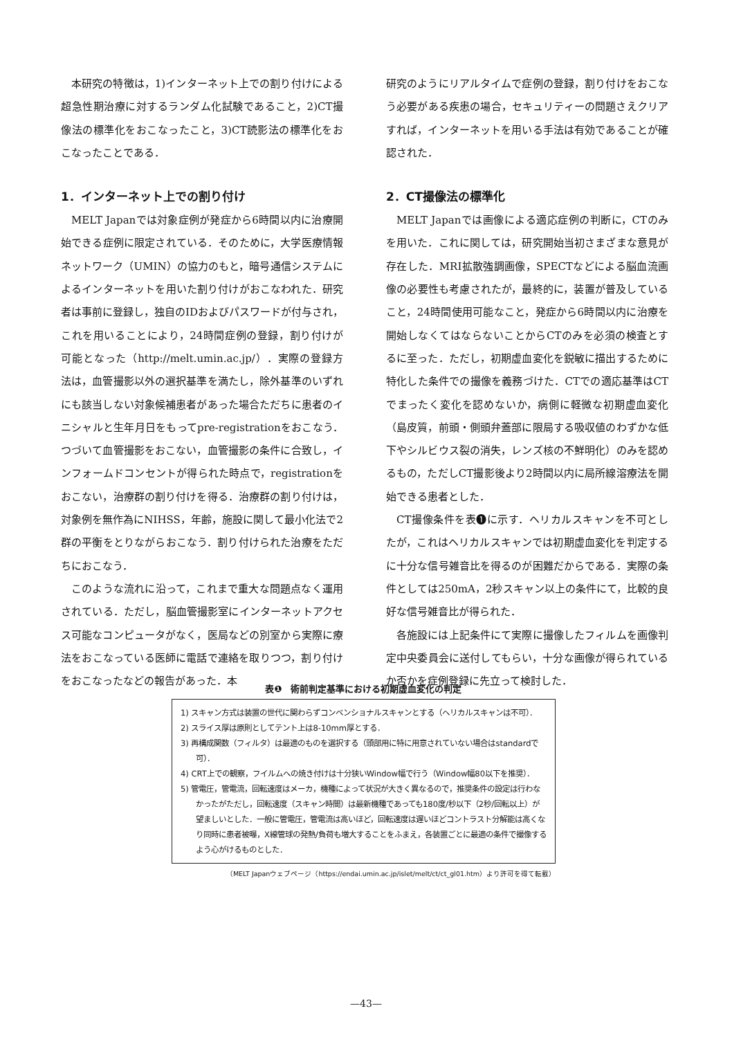本研究の特徴は，1)インターネット上での割り付けによる超急性期治療に対するランダム化試験であること，2)CT撮像法の標準化をおこなったこと，3)CT読影法の標準化をおこなったことである．
1．インターネット上での割り付け
MELT Japanでは対象症例が発症から6時間以内に治療開始できる症例に限定されている．そのために，大学医療情報ネットワーク（UMIN）の協力のもと，暗号通信システムによるインターネットを用いた割り付けがおこなわれた．研究者は事前に登録し，独自のIDおよびパスワードが付与され，これを用いることにより，24時間症例の登録，割り付けが可能となった（http://melt.umin.ac.jp/）．実際の登録方法は，血管撮影以外の選択基準を満たし，除外基準のいずれにも該当しない対象候補患者があった場合ただちに患者のイニシャルと生年月日をもってpre-registrationをおこなう．つづいて血管撮影をおこない，血管撮影の条件に合致し，インフォームドコンセントが得られた時点で，registrationをおこない，治療群の割り付けを得る．治療群の割り付けは，対象例を無作為にNIHSS，年齢，施設に関して最小化法で2群の平衡をとりながらおこなう．割り付けられた治療をただちにおこなう．
このような流れに沿って，これまで重大な問題点なく運用されている．ただし，脳血管撮影室にインターネットアクセス可能なコンピュータがなく，医局などの別室から実際に療法をおこなっている医師に電話で連絡を取りつつ，割り付けをおこなったなどの報告があった．本
研究のようにリアルタイムで症例の登録，割り付けをおこなう必要がある疾患の場合，セキュリティーの問題さえクリアすれば，インターネットを用いる手法は有効であることが確認された．
2．CT撮像法の標準化
MELT Japanでは画像による適応症例の判断に，CTのみを用いた．これに関しては，研究開始当初さまざまな意見が存在した．MRI拡散強調画像，SPECTなどによる脳血流画像の必要性も考慮されたが，最終的に，装置が普及していること，24時間使用可能なこと，発症から6時間以内に治療を開始しなくてはならないことからCTのみを必須の検査とするに至った．ただし，初期虚血変化を鋭敏に描出するために特化した条件での撮像を義務づけた．CTでの適応基準はCTでまったく変化を認めないか，病側に軽微な初期虚血変化（島皮質，前頭・側頭弁蓋部に限局する吸収値のわずかな低下やシルビウス裂の消失，レンズ核の不鮮明化）のみを認めるもの，ただしCT撮影後より2時間以内に局所線溶療法を開始できる患者とした．
CT撮像条件を表❶に示す．ヘリカルスキャンを不可としたが，これはヘリカルスキャンでは初期虚血変化を判定するに十分な信号雑音比を得るのが困難だからである．実際の条件としては250mA，2秒スキャン以上の条件にて，比較的良好な信号雑音比が得られた．
各施設には上記条件にて実際に撮像したフィルムを画像判定中央委員会に送付してもらい，十分な画像が得られているか否かを症例登録に先立って検討した．
表❶　術前判定基準における初期虚血変化の判定
1) スキャン方式は装置の世代に関わらずコンベンショナルスキャンとする（ヘリカルスキャンは不可）．
2) スライス厚は原則としてテント上は8-10mm厚とする．
3) 再構成関数（フィルタ）は最適のものを選択する（頭部用に特に用意されていない場合はstandardで可）．
4) CRT上での観察，フイルムへの焼き付けは十分狭いWindow幅で行う（Window幅80以下を推奨）．
5) 管電圧，管電流，回転速度はメーカ，機種によって状況が大きく異なるので，推奨条件の設定は行わなかったがただし，回転速度（スキャン時間）は最新機種であっても180度/秒以下（2秒/回転以上）が望ましいとした．一般に管電圧，管電流は高いほど，回転速度は遅いほどコントラスト分解能は高くなり同時に患者被曝，X線管球の発熱/負荷も増大することをふまえ，各装置ごとに最適の条件で撮像するよう心がけるものとした．
（MELT Japanウェブページ（https://endai.umin.ac.jp/islet/melt/ct/ct_gl01.htm）より許可を得て転載）
—43—